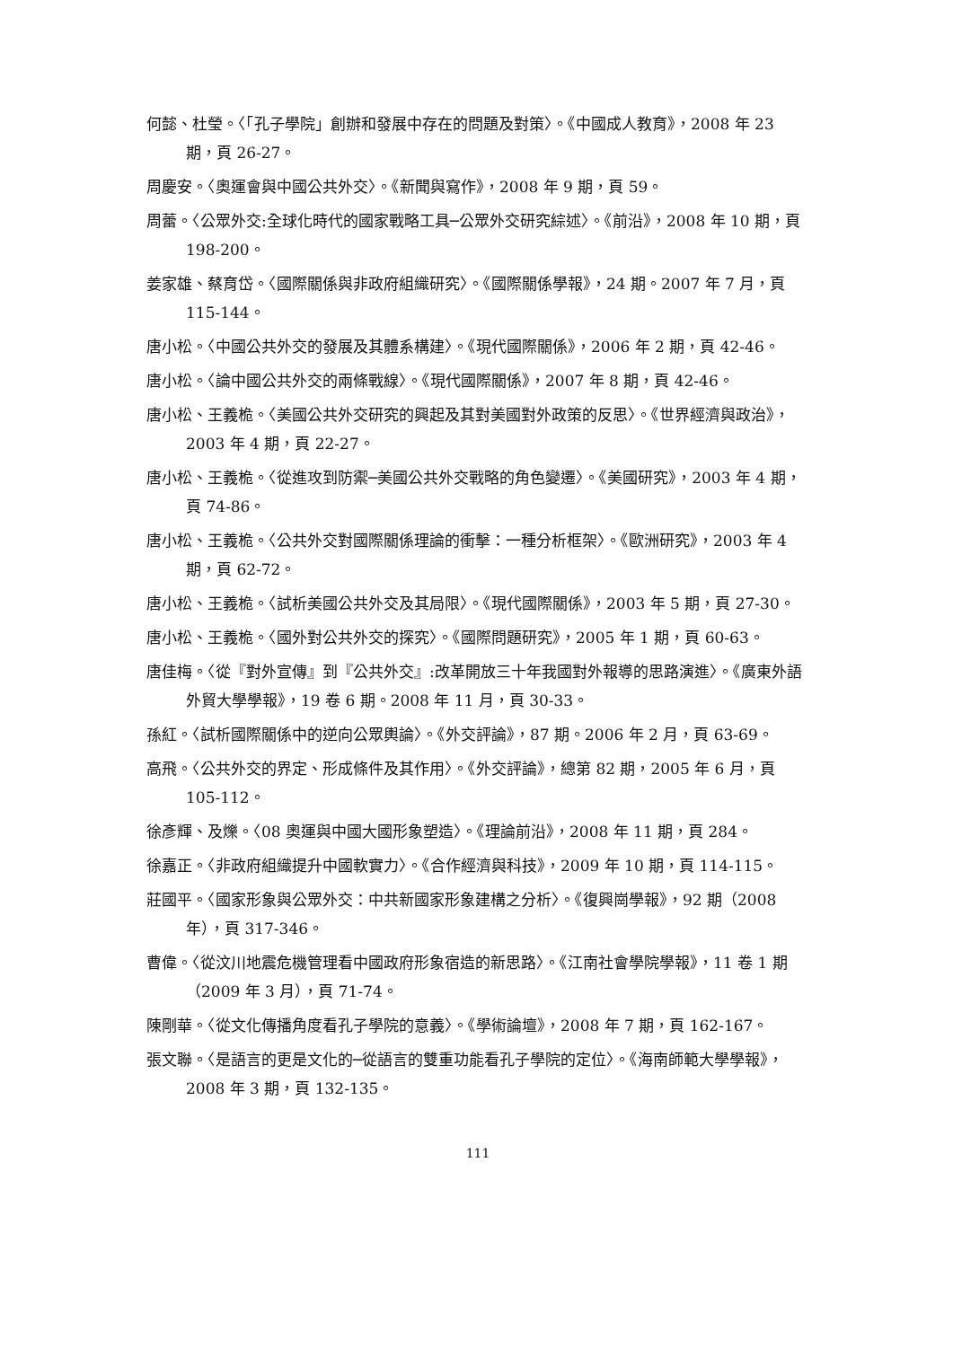何懿、杜瑩。〈「孔子學院」創辦和發展中存在的問題及對策〉。《中國成人教育》，2008 年 23 期，頁 26-27。
周慶安。〈奧運會與中國公共外交〉。《新聞與寫作》，2008 年 9 期，頁 59。
周蕾。〈公眾外交:全球化時代的國家戰略工具─公眾外交研究綜述〉。《前沿》，2008 年 10 期，頁 198-200。
姜家雄、蔡育岱。〈國際關係與非政府組織研究〉。《國際關係學報》，24 期。2007 年 7 月，頁 115-144。
唐小松。〈中國公共外交的發展及其體系構建〉。《現代國際關係》，2006 年 2 期，頁 42-46。
唐小松。〈論中國公共外交的兩條戰線〉。《現代國際關係》，2007 年 8 期，頁 42-46。
唐小松、王義桅。〈美國公共外交研究的興起及其對美國對外政策的反思〉。《世界經濟與政治》，2003 年 4 期，頁 22-27。
唐小松、王義桅。〈從進攻到防禦─美國公共外交戰略的角色變遷〉。《美國研究》，2003 年 4 期，頁 74-86。
唐小松、王義桅。〈公共外交對國際關係理論的衝擊：一種分析框架〉。《歐洲研究》，2003 年 4 期，頁 62-72。
唐小松、王義桅。〈試析美國公共外交及其局限〉。《現代國際關係》，2003 年 5 期，頁 27-30。
唐小松、王義桅。〈國外對公共外交的探究〉。《國際問題研究》，2005 年 1 期，頁 60-63。
唐佳梅。〈從『對外宣傳』到『公共外交』:改革開放三十年我國對外報導的思路演進〉。《廣東外語外貿大學學報》，19 卷 6 期。2008 年 11 月，頁 30-33。
孫紅。〈試析國際關係中的逆向公眾輿論〉。《外交評論》，87 期。2006 年 2 月，頁 63-69。
高飛。〈公共外交的界定、形成條件及其作用〉。《外交評論》，總第 82 期，2005 年 6 月，頁 105-112。
徐彥輝、及爍。〈08 奧運與中國大國形象塑造〉。《理論前沿》，2008 年 11 期，頁 284。
徐嘉正。〈非政府組織提升中國軟實力〉。《合作經濟與科技》，2009 年 10 期，頁 114-115。
莊國平。〈國家形象與公眾外交：中共新國家形象建構之分析〉。《復興崗學報》，92 期（2008 年），頁 317-346。
曹偉。〈從汶川地震危機管理看中國政府形象宿造的新思路〉。《江南社會學院學報》，11 卷 1 期（2009 年 3 月），頁 71-74。
陳剛華。〈從文化傳播角度看孔子學院的意義〉。《學術論壇》，2008 年 7 期，頁 162-167。
張文聯。〈是語言的更是文化的─從語言的雙重功能看孔子學院的定位〉。《海南師範大學學報》，2008 年 3 期，頁 132-135。
111